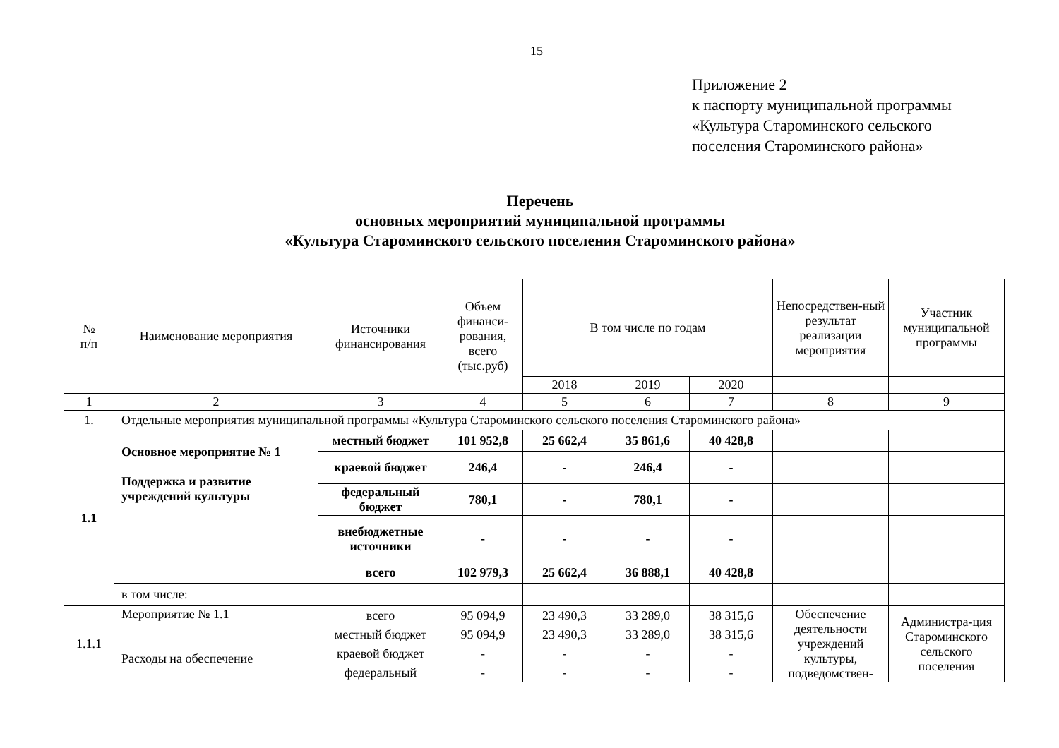15
Приложение 2
к паспорту муниципальной программы
«Культура Староминского сельского
поселения Староминского района»
Перечень
основных мероприятий муниципальной программы
«Культура Староминского сельского поселения Староминского района»
| № п/п | Наименование мероприятия | Источники финансирования | Объем финанси-рования, всего (тыс.руб) | В том числе по годам | | | Непосредствен-ный результат реализации мероприятия | Участник муниципальной программы |
| --- | --- | --- | --- | --- | --- | --- | --- | --- |
| | | | | 2018 | 2019 | 2020 | | |
| 1 | 2 | 3 | 4 | 5 | 6 | 7 | 8 | 9 |
| 1. | Отдельные мероприятия муниципальной программы «Культура Староминского сельского поселения Староминского района» | | | | | | | |
| 1.1 | Основное мероприятие № 1 Поддержка и развитие учреждений культуры | местный бюджет | 101 952,8 | 25 662,4 | 35 861,6 | 40 428,8 | | |
| | | краевой бюджет | 246,4 | - | 246,4 | - | | |
| | | федеральный бюджет | 780,1 | - | 780,1 | - | | |
| | | внебюджетные источники | - | - | - | - | | |
| | | всего | 102 979,3 | 25 662,4 | 36 888,1 | 40 428,8 | | |
| | в том числе: | | | | | | | |
| 1.1.1 | Мероприятие № 1.1 Расходы на обеспечение | всего | 95 094,9 | 23 490,3 | 33 289,0 | 38 315,6 | Обеспечение деятельности учреждений культуры, подведомствен- | Администра-ция Староминского сельского поселения |
| | | местный бюджет | 95 094,9 | 23 490,3 | 33 289,0 | 38 315,6 | | |
| | | краевой бюджет | - | - | - | - | | |
| | | федеральный | - | - | - | - | | |